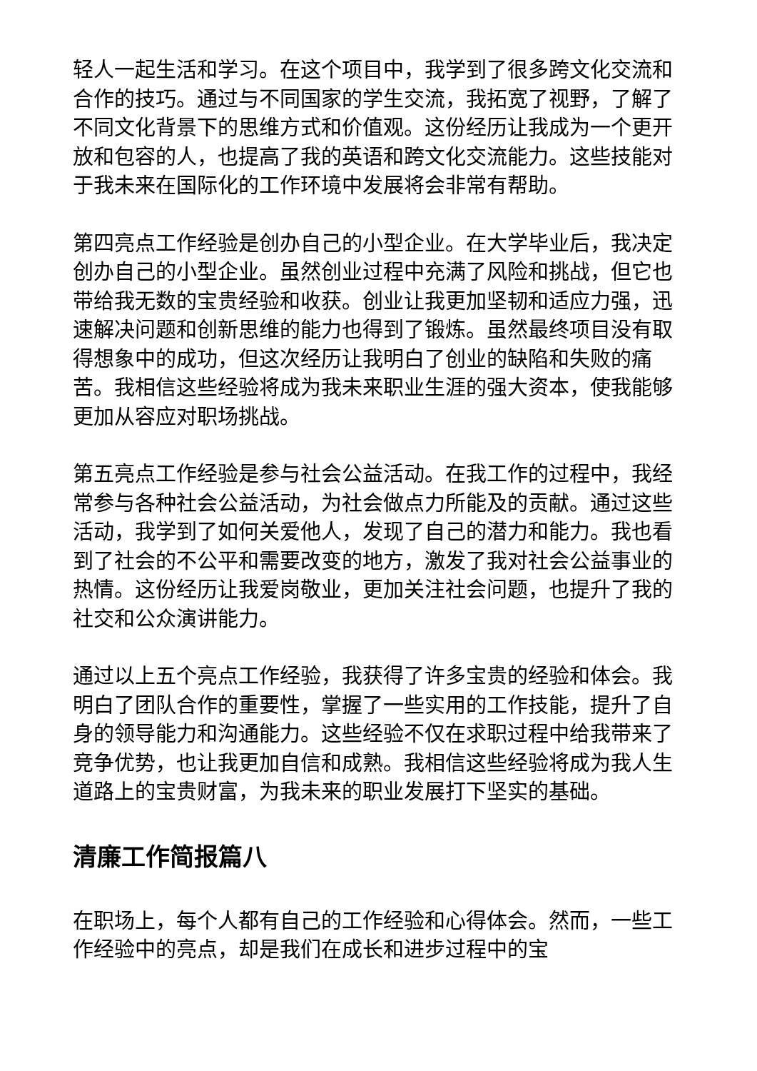轻人一起生活和学习。在这个项目中，我学到了很多跨文化交流和合作的技巧。通过与不同国家的学生交流，我拓宽了视野，了解了不同文化背景下的思维方式和价值观。这份经历让我成为一个更开放和包容的人，也提高了我的英语和跨文化交流能力。这些技能对于我未来在国际化的工作环境中发展将会非常有帮助。
第四亮点工作经验是创办自己的小型企业。在大学毕业后，我决定创办自己的小型企业。虽然创业过程中充满了风险和挑战，但它也带给我无数的宝贵经验和收获。创业让我更加坚韧和适应力强，迅速解决问题和创新思维的能力也得到了锻炼。虽然最终项目没有取得想象中的成功，但这次经历让我明白了创业的缺陷和失败的痛苦。我相信这些经验将成为我未来职业生涯的强大资本，使我能够更加从容应对职场挑战。
第五亮点工作经验是参与社会公益活动。在我工作的过程中，我经常参与各种社会公益活动，为社会做点力所能及的贡献。通过这些活动，我学到了如何关爱他人，发现了自己的潜力和能力。我也看到了社会的不公平和需要改变的地方，激发了我对社会公益事业的热情。这份经历让我爱岗敬业，更加关注社会问题，也提升了我的社交和公众演讲能力。
通过以上五个亮点工作经验，我获得了许多宝贵的经验和体会。我明白了团队合作的重要性，掌握了一些实用的工作技能，提升了自身的领导能力和沟通能力。这些经验不仅在求职过程中给我带来了竞争优势，也让我更加自信和成熟。我相信这些经验将成为我人生道路上的宝贵财富，为我未来的职业发展打下坚实的基础。
清廉工作简报篇八
在职场上，每个人都有自己的工作经验和心得体会。然而，一些工作经验中的亮点，却是我们在成长和进步过程中的宝